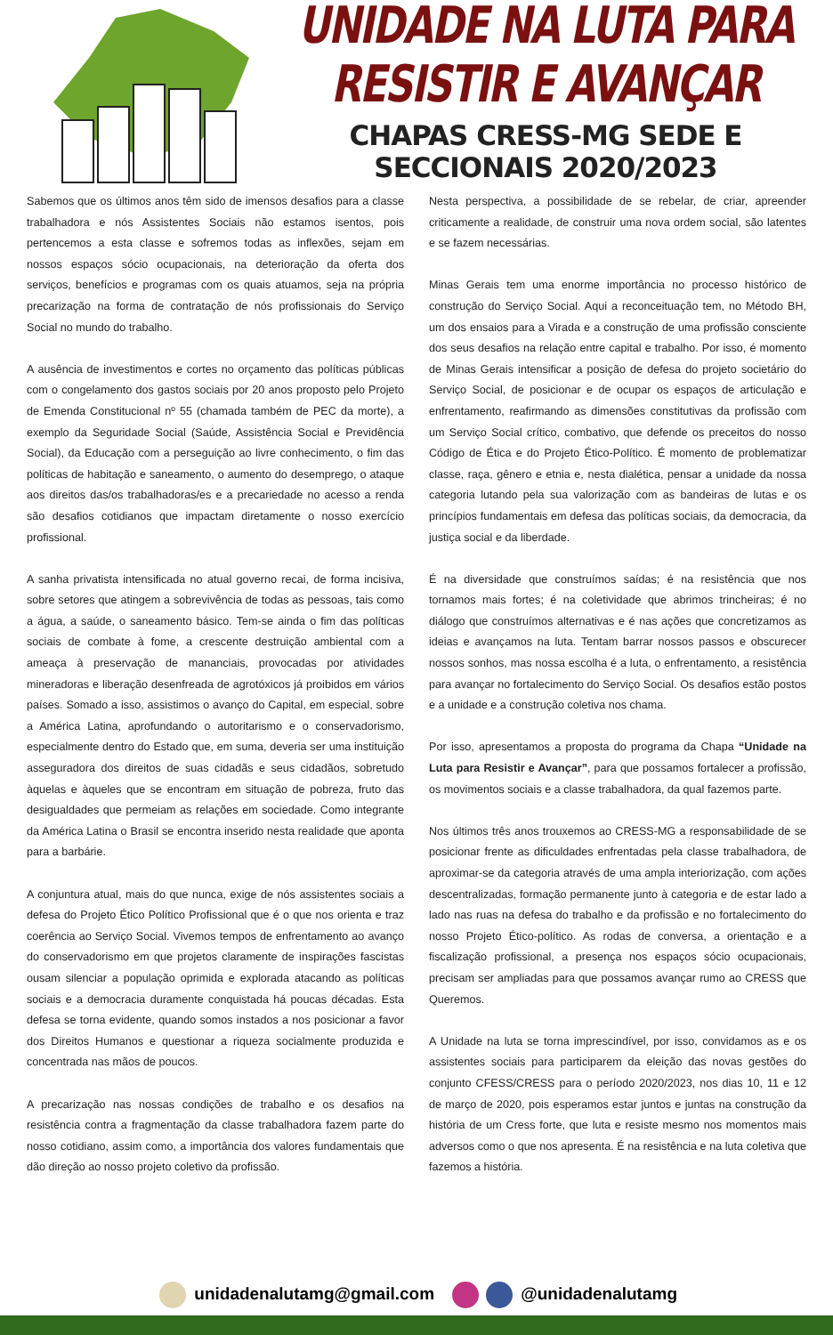UNIDADE NA LUTA PARA RESISTIR E AVANÇAR
CHAPAS CRESS-MG SEDE E SECCIONAIS 2020/2023
Sabemos que os últimos anos têm sido de imensos desafios para a classe trabalhadora e nós Assistentes Sociais não estamos isentos, pois pertencemos a esta classe e sofremos todas as inflexões, sejam em nossos espaços sócio ocupacionais, na deterioração da oferta dos serviços, benefícios e programas com os quais atuamos, seja na própria precarização na forma de contratação de nós profissionais do Serviço Social no mundo do trabalho.
A ausência de investimentos e cortes no orçamento das políticas públicas com o congelamento dos gastos sociais por 20 anos proposto pelo Projeto de Emenda Constitucional nº 55 (chamada também de PEC da morte), a exemplo da Seguridade Social (Saúde, Assistência Social e Previdência Social), da Educação com a perseguição ao livre conhecimento, o fim das políticas de habitação e saneamento, o aumento do desemprego, o ataque aos direitos das/os trabalhadoras/es e a precariedade no acesso a renda são desafios cotidianos que impactam diretamente o nosso exercício profissional.
A sanha privatista intensificada no atual governo recai, de forma incisiva, sobre setores que atingem a sobrevivência de todas as pessoas, tais como a água, a saúde, o saneamento básico. Tem-se ainda o fim das políticas sociais de combate à fome, a crescente destruição ambiental com a ameaça à preservação de mananciais, provocadas por atividades mineradoras e liberação desenfreada de agrotóxicos já proibidos em vários países. Somado a isso, assistimos o avanço do Capital, em especial, sobre a América Latina, aprofundando o autoritarismo e o conservadorismo, especialmente dentro do Estado que, em suma, deveria ser uma instituição asseguradora dos direitos de suas cidadãs e seus cidadãos, sobretudo àquelas e àqueles que se encontram em situação de pobreza, fruto das desigualdades que permeiam as relações em sociedade. Como integrante da América Latina o Brasil se encontra inserido nesta realidade que aponta para a barbárie.
A conjuntura atual, mais do que nunca, exige de nós assistentes sociais a defesa do Projeto Ético Político Profissional que é o que nos orienta e traz coerência ao Serviço Social. Vivemos tempos de enfrentamento ao avanço do conservadorismo em que projetos claramente de inspirações fascistas ousam silenciar a população oprimida e explorada atacando as políticas sociais e a democracia duramente conquistada há poucas décadas. Esta defesa se torna evidente, quando somos instados a nos posicionar a favor dos Direitos Humanos e questionar a riqueza socialmente produzida e concentrada nas mãos de poucos.
A precarização nas nossas condições de trabalho e os desafios na resistência contra a fragmentação da classe trabalhadora fazem parte do nosso cotidiano, assim como, a importância dos valores fundamentais que dão direção ao nosso projeto coletivo da profissão.
Nesta perspectiva, a possibilidade de se rebelar, de criar, apreender criticamente a realidade, de construir uma nova ordem social, são latentes e se fazem necessárias.
Minas Gerais tem uma enorme importância no processo histórico de construção do Serviço Social. Aqui a reconceituação tem, no Método BH, um dos ensaios para a Virada e a construção de uma profissão consciente dos seus desafios na relação entre capital e trabalho. Por isso, é momento de Minas Gerais intensificar a posição de defesa do projeto societário do Serviço Social, de posicionar e de ocupar os espaços de articulação e enfrentamento, reafirmando as dimensões constitutivas da profissão com um Serviço Social crítico, combativo, que defende os preceitos do nosso Código de Ética e do Projeto Ético-Político. É momento de problematizar classe, raça, gênero e etnia e, nesta dialética, pensar a unidade da nossa categoria lutando pela sua valorização com as bandeiras de lutas e os princípios fundamentais em defesa das políticas sociais, da democracia, da justiça social e da liberdade.
É na diversidade que construímos saídas; é na resistência que nos tornamos mais fortes; é na coletividade que abrimos trincheiras; é no diálogo que construímos alternativas e é nas ações que concretizamos as ideias e avançamos na luta. Tentam barrar nossos passos e obscurecer nossos sonhos, mas nossa escolha é a luta, o enfrentamento, a resistência para avançar no fortalecimento do Serviço Social. Os desafios estão postos e a unidade e a construção coletiva nos chama.
Por isso, apresentamos a proposta do programa da Chapa “Unidade na Luta para Resistir e Avançar”, para que possamos fortalecer a profissão, os movimentos sociais e a classe trabalhadora, da qual fazemos parte.
Nos últimos três anos trouxemos ao CRESS-MG a responsabilidade de se posicionar frente as dificuldades enfrentadas pela classe trabalhadora, de aproximar-se da categoria através de uma ampla interiorização, com ações descentralizadas, formação permanente junto à categoria e de estar lado a lado nas ruas na defesa do trabalho e da profissão e no fortalecimento do nosso Projeto Ético-político. As rodas de conversa, a orientação e a fiscalização profissional, a presença nos espaços sócio ocupacionais, precisam ser ampliadas para que possamos avançar rumo ao CRESS que Queremos.
A Unidade na luta se torna imprescindível, por isso, convidamos as e os assistentes sociais para participarem da eleição das novas gestões do conjunto CFESS/CRESS para o período 2020/2023, nos dias 10, 11 e 12 de março de 2020, pois esperamos estar juntos e juntas na construção da história de um Cress forte, que luta e resiste mesmo nos momentos mais adversos como o que nos apresenta. É na resistência e na luta coletiva que fazemos a história.
unidadenalutamg@gmail.com @unidadenalutamg